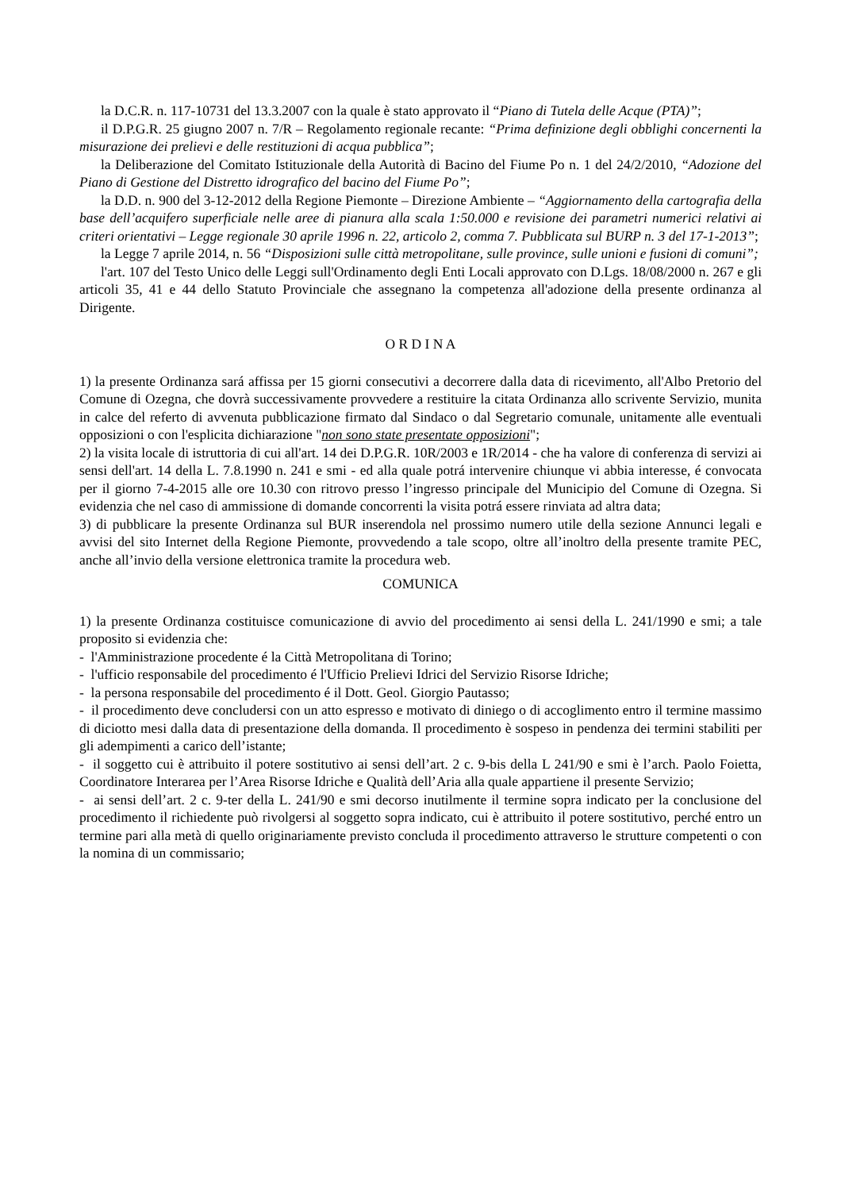la D.C.R. n. 117-10731 del 13.3.2007 con la quale è stato approvato il “Piano di Tutela delle Acque (PTA)”;
il D.P.G.R. 25 giugno 2007 n. 7/R – Regolamento regionale recante: “Prima definizione degli obblighi concernenti la misurazione dei prelievi e delle restituzioni di acqua pubblica”;
la Deliberazione del Comitato Istituzionale della Autorità di Bacino del Fiume Po n. 1 del 24/2/2010, “Adozione del Piano di Gestione del Distretto idrografico del bacino del Fiume Po”;
la D.D. n. 900 del 3-12-2012 della Regione Piemonte – Direzione Ambiente – “Aggiornamento della cartografia della base dell’acquifero superficiale nelle aree di pianura alla scala 1:50.000 e revisione dei parametri numerici relativi ai criteri orientativi – Legge regionale 30 aprile 1996 n. 22, articolo 2, comma 7. Pubblicata sul BURP n. 3 del 17-1-2013”;
la Legge 7 aprile 2014, n. 56 “Disposizioni sulle città metropolitane, sulle province, sulle unioni e fusioni di comuni”;
l'art. 107 del Testo Unico delle Leggi sull'Ordinamento degli Enti Locali approvato con D.Lgs. 18/08/2000 n. 267 e gli articoli 35, 41 e 44 dello Statuto Provinciale che assegnano la competenza all'adozione della presente ordinanza al Dirigente.
O R D I N A
1) la presente Ordinanza sará affissa per 15 giorni consecutivi a decorrere dalla data di ricevimento, all'Albo Pretorio del Comune di Ozegna, che dovrà successivamente provvedere a restituire la citata Ordinanza allo scrivente Servizio, munita in calce del referto di avvenuta pubblicazione firmato dal Sindaco o dal Segretario comunale, unitamente alle eventuali opposizioni o con l'esplicita dichiarazione "non sono state presentate opposizioni";
2) la visita locale di istruttoria di cui all'art. 14 dei D.P.G.R. 10R/2003 e 1R/2014 - che ha valore di conferenza di servizi ai sensi dell'art. 14 della L. 7.8.1990 n. 241 e smi - ed alla quale potrá intervenire chiunque vi abbia interesse, é convocata per il giorno 7-4-2015 alle ore 10.30 con ritrovo presso l’ingresso principale del Municipio del Comune di Ozegna. Si evidenzia che nel caso di ammissione di domande concorrenti la visita potrá essere rinviata ad altra data;
3) di pubblicare la presente Ordinanza sul BUR inserendola nel prossimo numero utile della sezione Annunci legali e avvisi del sito Internet della Regione Piemonte, provvedendo a tale scopo, oltre all’inoltro della presente tramite PEC, anche all’invio della versione elettronica tramite la procedura web.
COMUNICA
1) la presente Ordinanza costituisce comunicazione di avvio del procedimento ai sensi della L. 241/1990 e smi; a tale proposito si evidenzia che:
- l'Amministrazione procedente é la Città Metropolitana di Torino;
- l'ufficio responsabile del procedimento é l'Ufficio Prelievi Idrici del Servizio Risorse Idriche;
- la persona responsabile del procedimento é il Dott. Geol. Giorgio Pautasso;
- il procedimento deve concludersi con un atto espresso e motivato di diniego o di accoglimento entro il termine massimo di diciotto mesi dalla data di presentazione della domanda. Il procedimento è sospeso in pendenza dei termini stabiliti per gli adempimenti a carico dell’istante;
- il soggetto cui è attribuito il potere sostitutivo ai sensi dell’art. 2 c. 9-bis della L 241/90 e smi è l’arch. Paolo Foietta, Coordinatore Interarea per l’Area Risorse Idriche e Qualità dell’Aria alla quale appartiene il presente Servizio;
- ai sensi dell’art. 2 c. 9-ter della L. 241/90 e smi decorso inutilmente il termine sopra indicato per la conclusione del procedimento il richiedente può rivolgersi al soggetto sopra indicato, cui è attribuito il potere sostitutivo, perché entro un termine pari alla metà di quello originariamente previsto concluda il procedimento attraverso le strutture competenti o con la nomina di un commissario;